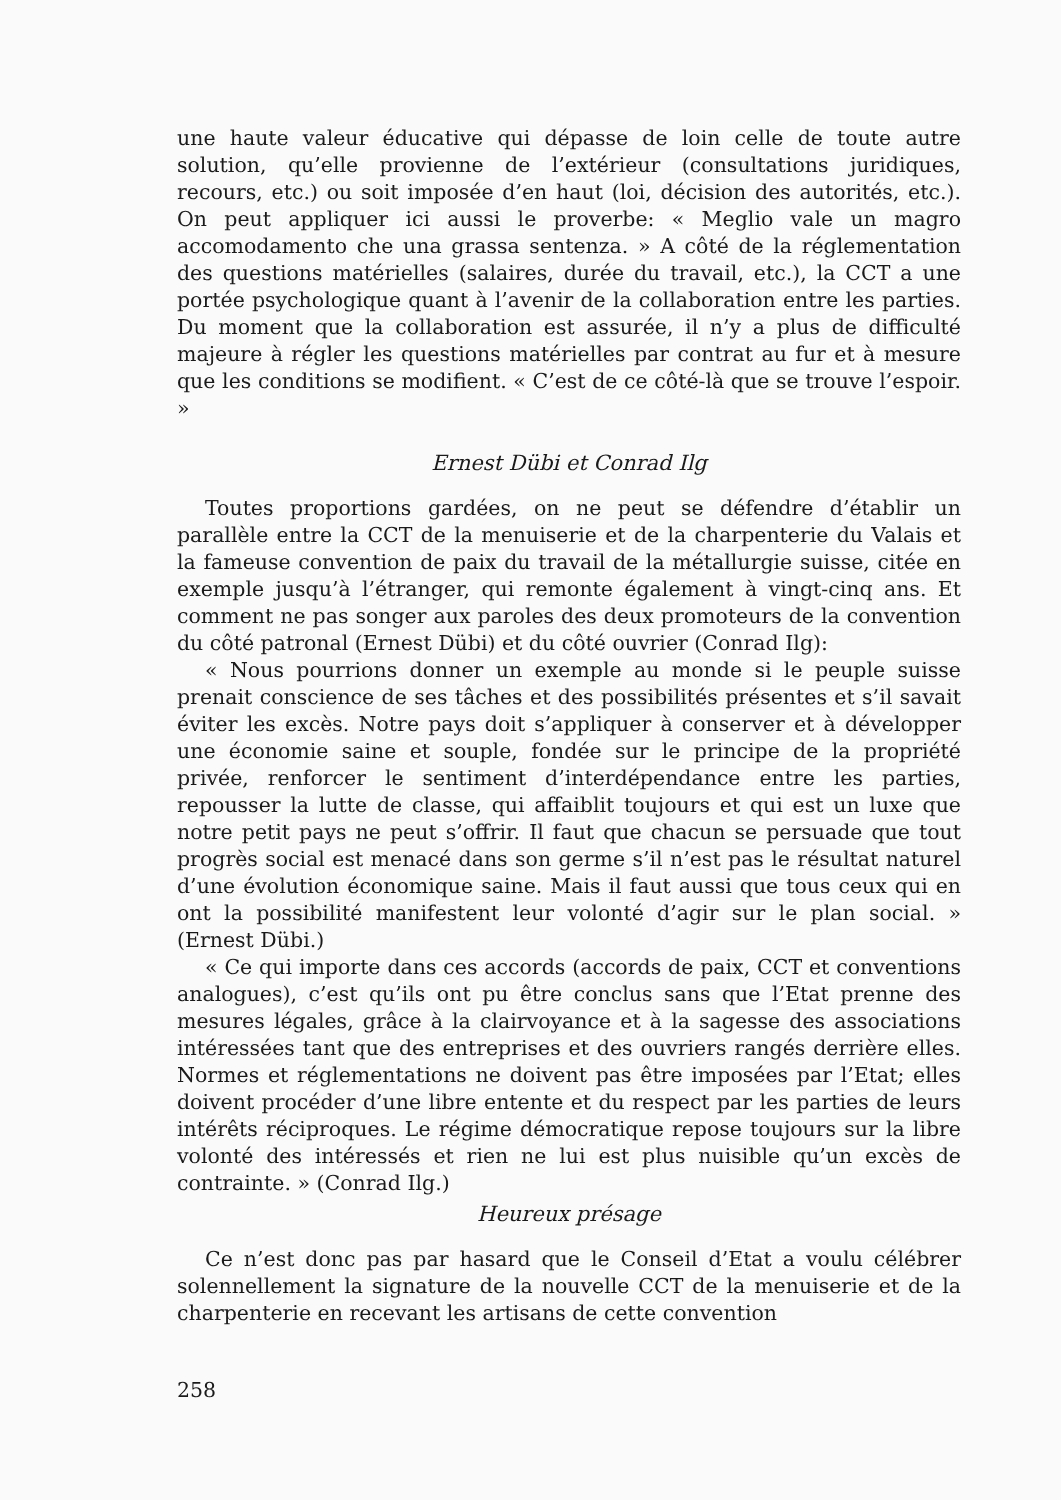une haute valeur éducative qui dépasse de loin celle de toute autre solution, qu’elle provienne de l’extérieur (consultations juridiques, recours, etc.) ou soit imposée d’en haut (loi, décision des autorités, etc.). On peut appliquer ici aussi le proverbe: « Meglio vale un magro accomodamento che una grassa sentenza. » A côté de la réglementation des questions matérielles (salaires, durée du travail, etc.), la CCT a une portée psychologique quant à l’avenir de la collaboration entre les parties. Du moment que la collaboration est assurée, il n’y a plus de difficulté majeure à régler les questions matérielles par contrat au fur et à mesure que les conditions se modifient. « C’est de ce côté-là que se trouve l’espoir. »
Ernest Dübi et Conrad Ilg
Toutes proportions gardées, on ne peut se défendre d’établir un parallèle entre la CCT de la menuiserie et de la charpenterie du Valais et la fameuse convention de paix du travail de la métallurgie suisse, citée en exemple jusqu’à l’étranger, qui remonte également à vingt-cinq ans. Et comment ne pas songer aux paroles des deux promoteurs de la convention du côté patronal (Ernest Dübi) et du côté ouvrier (Conrad Ilg):
« Nous pourrions donner un exemple au monde si le peuple suisse prenait conscience de ses tâches et des possibilités présentes et s’il savait éviter les excès. Notre pays doit s’appliquer à conserver et à développer une économie saine et souple, fondée sur le principe de la propriété privée, renforcer le sentiment d’interdépendance entre les parties, repousser la lutte de classe, qui affaiblit toujours et qui est un luxe que notre petit pays ne peut s’offrir. Il faut que chacun se persuade que tout progrès social est menacé dans son germe s’il n’est pas le résultat naturel d’une évolution économique saine. Mais il faut aussi que tous ceux qui en ont la possibilité manifestent leur volonté d’agir sur le plan social. » (Ernest Dübi.)
« Ce qui importe dans ces accords (accords de paix, CCT et conventions analogues), c’est qu’ils ont pu être conclus sans que l’Etat prenne des mesures légales, grâce à la clairvoyance et à la sagesse des associations intéressées tant que des entreprises et des ouvriers rangés derrière elles. Normes et réglementations ne doivent pas être imposées par l’Etat; elles doivent procéder d’une libre entente et du respect par les parties de leurs intérêts réciproques. Le régime démocratique repose toujours sur la libre volonté des intéressés et rien ne lui est plus nuisible qu’un excès de contrainte. » (Conrad Ilg.)
Heureux présage
Ce n’est donc pas par hasard que le Conseil d’Etat a voulu célébrer solennellement la signature de la nouvelle CCT de la menuiserie et de la charpenterie en recevant les artisans de cette convention
258